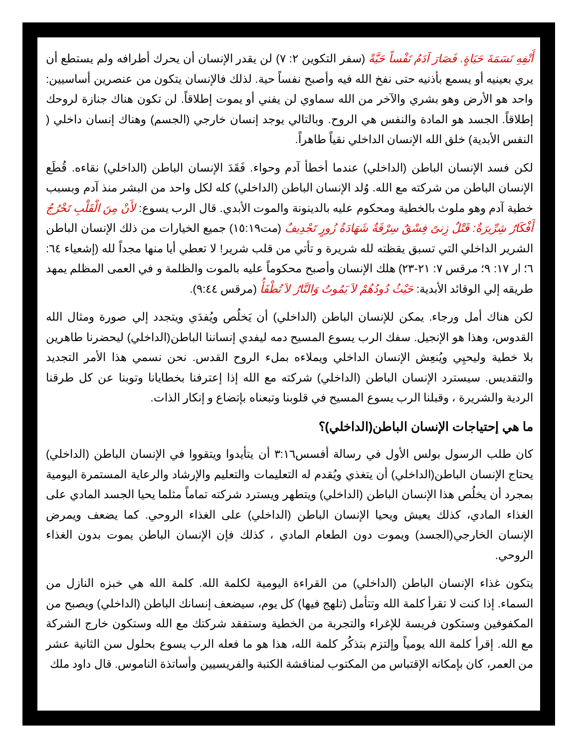أَنْفِهِ نَسَمَةَ حَيَاةٍ. فَصَارَ آدَمُ نَفْساً حَيَّةً (سفر التكوين ٢: ٧) لن يقدر الإنسان أن يحرك أطرافه ولم يستطع أن يري بعينيه أو يسمع بأذنيه حتى نفخ الله فيه وأصبح نفساً حية. لذلك فالإنسان يتكون من عنصرين أساسيين: واحد هو الأرض وهو بشري والآخر من الله سماوي لن يفني أو يموت إطلاقاً. لن تكون هناك جنازة لروحك إطلاقاً. الجسد هو المادة والنفس هي الروح. وبالتالي يوجد إنسان خارجي (الجسم) وهناك إنسان داخلي ( النفس الأبدية) خلق الله الإنسان الداخلي نقياً طاهراً.
لكن فسد الإنسان الباطن (الداخلي) عندما أخطأ آدم وحواء. فَقَدَ الإنسان الباطن (الداخلي) نقاءه. قُطَع الإنسان الباطن من شركته مع الله. وُلد الإنسان الباطن (الداخلي) كله لكل واحد من البشر منذ آدم وبسبب خطية آدم وهو ملوث بالخطية ومحكوم عليه بالدينونة والموت الأبدي. قال الرب يسوع: لأَنْ مِنَ الْقَلْبِ تَخْرُجُ أَفْكَارٌ شِرِّيرَةٌ: قَتْلٌ زِنىً فِسْقٌ سِرْقَةٌ شَهَادَةُ زُورٍ تَجْدِيفٌ (مت١٥:١٩) جميع الخيارات من ذلك الإنسان الباطن الشرير الداخلي التي تسبق يقظته لله شريرة و تأتي من قلب شرير! لا تعطي أيا منها مجداً لله (إشعياء ٦٤: ٦؛ ار ١٧: ٩؛ مرقس ٧: ٢١-٢٣) هلك الإنسان وأصبح محكوماً عليه بالموت والظلمة و في العمى المظلم يمهد طريقه إلي الوقائد الأبدية: حَيْثُ دُودُهُمْ لاَ يَمُوتُ وَالنَّارُ لاَ تُطْفَأُ (مرقس ٩:٤٤).
لكن هناك أمل ورجاء. يمكن للإنسان الباطن (الداخلي) أن يَخلُص ويُفدَي ويتجدد إلي صورة ومثال الله القدوس، وهذا هو الإنجيل. سفك الرب يسوع المسيح دمه ليفدي إنساننا الباطن(الداخلي) ليحضرنا طاهرين بلا خطية وليحيِي ويُنعِش الإنسان الداخلي ويملاءه بملء الروح القدس. نحن نسمي هذا الأمر التجديد والتقديس. سيسترد الإنسان الباطن (الداخلي) شركته مع الله إذا إعترفنا بخطايانا وتوبنا عن كل طرقنا الردية والشريرة ، وقبلنا الرب يسوع المسيح في قلوبنا وتبعناه بإتضاع و إنكار الذات.
ما هي إحتياجات الإنسان الباطن(الداخلي)؟
كان طلب الرسول بولس الأول في رسالة أفسس٣:١٦ أن يتأيدوا ويتقووا في الإنسان الباطن (الداخلي) يحتاج الإنسان الباطن(الداخلي) أن يتغذي ويُقدم له التعليمات والتعليم والإرشاد والرعاية المستمرة اليومية بمجرد أن يخلُص هذا الإنسان الباطن (الداخلي) ويتطهر ويسترد شركته تماماً مثلما يحيا الجسد المادي على الغذاء المادي، كذلك يعيش ويحيا الإنسان الباطن (الداخلي) على الغذاء الروحي. كما يضعف ويمرض الإنسان الخارجي(الجسد) ويموت دون الطعام المادي ، كذلك فإن الإنسان الباطن يموت بدون الغذاء الروحي.
يتكون غذاء الإنسان الباطن (الداخلي) من القراءة اليومية لكلمة الله. كلمة الله هي خبزه النازل من السماء. إذا كنت لا تقرأ كلمة الله وتتأمل (تلهج فيها) كل يوم، سيضعف إنسانك الباطن (الداخلي) ويصبح من المكفوفين وستكون فريسة للإغراء والتجربة من الخطية وستفقد شركتك مع الله وستكون خارج الشركة مع الله. إقرأ كلمة الله يومياً وإلتزم بتذكُر كلمة الله، هذا هو ما فعله الرب يسوع بحلول سن الثانية عشر من العمر، كان بإمكانه الإقتباس من المكتوب لمناقشة الكتبة والفريسيين وأساتذة الناموس. قال داود ملك